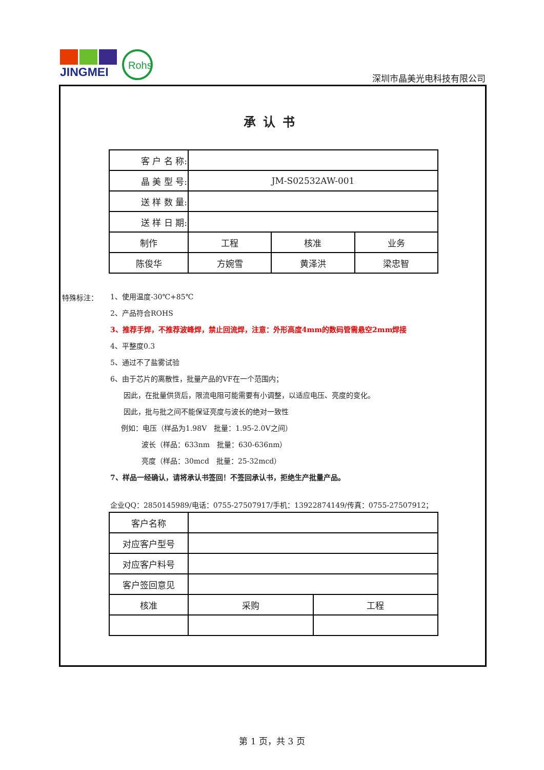JINGMEI
Rohs
深圳市晶美光电科技有限公司
承认书
| 客 户 名 称: | | | |
| 晶 美 型 号: | JM-S02532AW-001 | | |
| 送 样 数 量: | | | |
| 送 样 日 期: | | | |
| 制作 | 工程 | 核准 | 业务 |
| 陈俊华 | 方婉雪 | 黄泽洪 | 梁忠智 |
特殊标注：
1、使用温度-30℃+85℃
2、产品符合ROHS
3、推荐手焊，不推荐波峰焊，禁止回流焊，注意：外形高度4mm的数码管需悬空2mm焊接
4、平整度0.3
5、通过不了盐雾试验
6、由于芯片的离散性，批量产品的VF在一个范围内；
因此，在批量供货后，限流电阻可能需要有小调整，以适应电压、亮度的变化。
因此，批与批之间不能保证亮度与波长的绝对一致性
例如：电压（样品为1.98V　批量：1.95-2.0V之间）
波长（样品：633nm　批量：630-636nm）
亮度（样品：30mcd　批量：25-32mcd）
7、样品一经确认，请将承认书签回！不签回承认书，拒绝生产批量产品。
企业QQ：2850145989/电话：0755-27507917/手机：13922874149/传真：0755-27507912；
| 客户名称 | | |
| 对应客户型号 | | |
| 对应客户料号 | | |
| 客户签回意见 | | |
| 核准 | 采购 | 工程 |
第 1 页，共 3 页